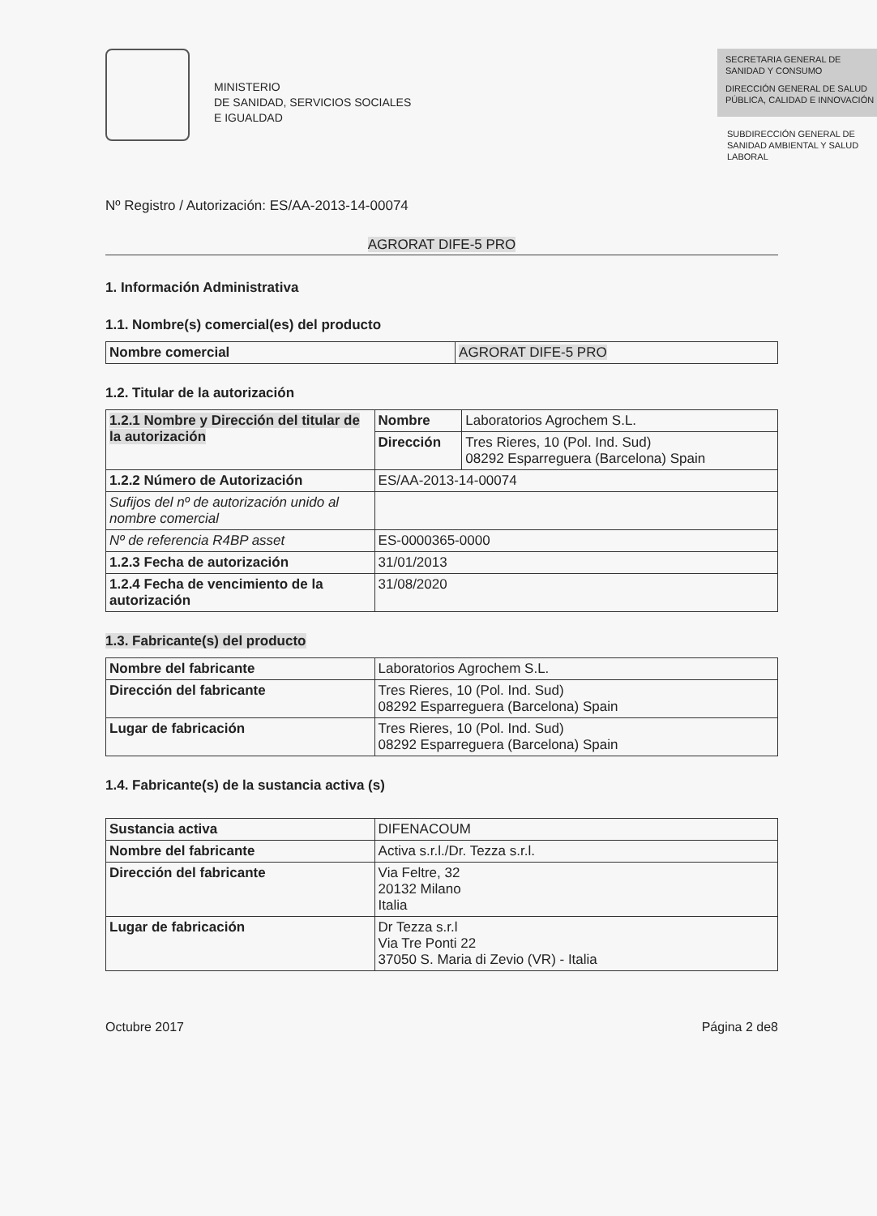MINISTERIO
DE SANIDAD, SERVICIOS SOCIALES
E IGUALDAD
SECRETARIA GENERAL DE SANIDAD Y CONSUMO
DIRECCIÓN GENERAL DE SALUD PÚBLICA, CALIDAD E INNOVACIÓN
SUBDIRECCIÓN GENERAL DE SANIDAD AMBIENTAL Y SALUD LABORAL
Nº Registro / Autorización: ES/AA-2013-14-00074
AGRORAT DIFE-5 PRO
1. Información Administrativa
1.1. Nombre(s) comercial(es) del producto
| Nombre comercial | AGRORAT DIFE-5 PRO |
1.2. Titular de la autorización
| 1.2.1 Nombre y Dirección del titular de la autorización | Nombre | Laboratorios Agrochem S.L. |
| | Dirección | Tres Rieres, 10 (Pol. Ind. Sud) 08292 Esparreguera (Barcelona) Spain |
| 1.2.2 Número de Autorización | ES/AA-2013-14-00074 | |
| Sufijos del nº de autorización unido al nombre comercial | | |
| Nº de referencia R4BP asset | ES-0000365-0000 | |
| 1.2.3 Fecha de autorización | 31/01/2013 | |
| 1.2.4 Fecha de vencimiento de la autorización | 31/08/2020 | |
1.3. Fabricante(s) del producto
| Nombre del fabricante | Laboratorios Agrochem S.L. |
| Dirección del fabricante | Tres Rieres, 10 (Pol. Ind. Sud) 08292 Esparreguera (Barcelona) Spain |
| Lugar de fabricación | Tres Rieres, 10 (Pol. Ind. Sud) 08292 Esparreguera (Barcelona) Spain |
1.4. Fabricante(s) de la sustancia activa (s)
| Sustancia activa | DIFENACOUM |
| Nombre del fabricante | Activa s.r.l./Dr. Tezza s.r.l. |
| Dirección del fabricante | Via Feltre, 32 20132 Milano Italia |
| Lugar de fabricación | Dr Tezza s.r.l Via Tre Ponti 22 37050 S. Maria di Zevio (VR) - Italia |
Octubre 2017 Página 2 de8